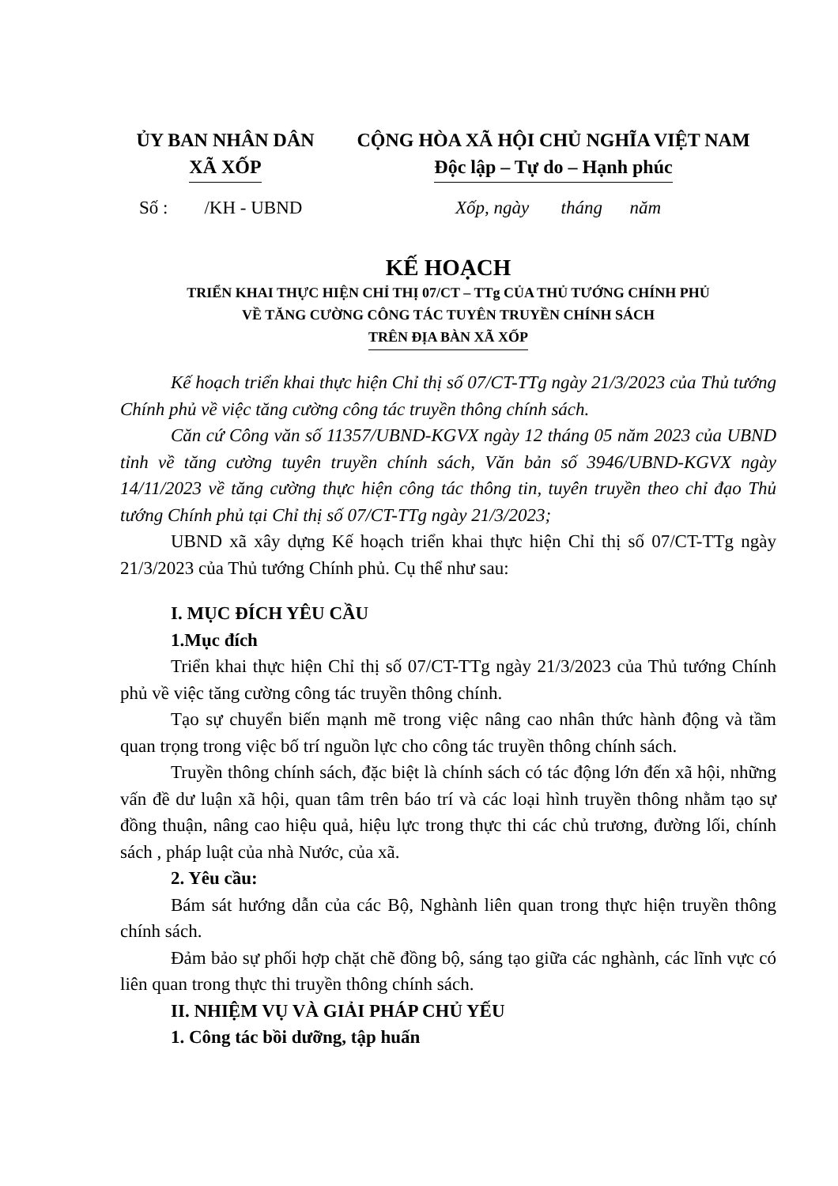ỦY BAN NHÂN DÂN
XÃ XỐP
CỘNG HÒA XÃ HỘI CHỦ NGHĨA VIỆT NAM
Độc lập – Tự do – Hạnh phúc
Số : /KH - UBND Xốp, ngày tháng năm
KẾ HOẠCH
TRIỂN KHAI THỰC HIỆN CHỈ THỊ 07/CT – TTg CỦA THỦ TƯỚNG CHÍNH PHỦ
VỀ TĂNG CƯỜNG CÔNG TÁC TUYÊN TRUYỀN CHÍNH SÁCH
TRÊN ĐỊA BÀN XÃ XỐP
Kế hoạch triển khai thực hiện Chỉ thị số 07/CT-TTg ngày 21/3/2023 của Thủ tướng Chính phủ về việc tăng cường công tác truyền thông chính sách.
Căn cứ Công văn số 11357/UBND-KGVX ngày 12 tháng 05 năm 2023 của UBND tỉnh về tăng cường tuyên truyền chính sách, Văn bản số 3946/UBND-KGVX ngày 14/11/2023 về tăng cường thực hiện công tác thông tin, tuyên truyền theo chỉ đạo Thủ tướng Chính phủ tại Chỉ thị số 07/CT-TTg ngày 21/3/2023;
UBND xã xây dựng Kế hoạch triển khai thực hiện Chỉ thị số 07/CT-TTg ngày 21/3/2023 của Thủ tướng Chính phủ. Cụ thể như sau:
I. MỤC ĐÍCH YÊU CẦU
1.Mục đích
Triển khai thực hiện Chỉ thị số 07/CT-TTg ngày 21/3/2023 của Thủ tướng Chính phủ về việc tăng cường công tác truyền thông chính.
Tạo sự chuyển biến mạnh mẽ trong việc nâng cao nhân thức hành động và tầm quan trọng trong việc bố trí nguồn lực cho công tác truyền thông chính sách.
Truyền thông chính sách, đặc biệt là chính sách có tác động lớn đến xã hội, những vấn đề dư luận xã hội, quan tâm trên báo trí và các loại hình truyền thông nhằm tạo sự đồng thuận, nâng cao hiệu quả, hiệu lực trong thực thi các chủ trương, đường lối, chính sách , pháp luật của nhà Nước, của xã.
2. Yêu cầu:
Bám sát hướng dẫn của các Bộ, Nghành liên quan trong thực hiện truyền thông chính sách.
Đảm bảo sự phối hợp chặt chẽ đồng bộ, sáng tạo giữa các nghành, các lĩnh vực có liên quan trong thực thi truyền thông chính sách.
II. NHIỆM VỤ VÀ GIẢI PHÁP CHỦ YẾU
1. Công tác bồi dưỡng, tập huấn